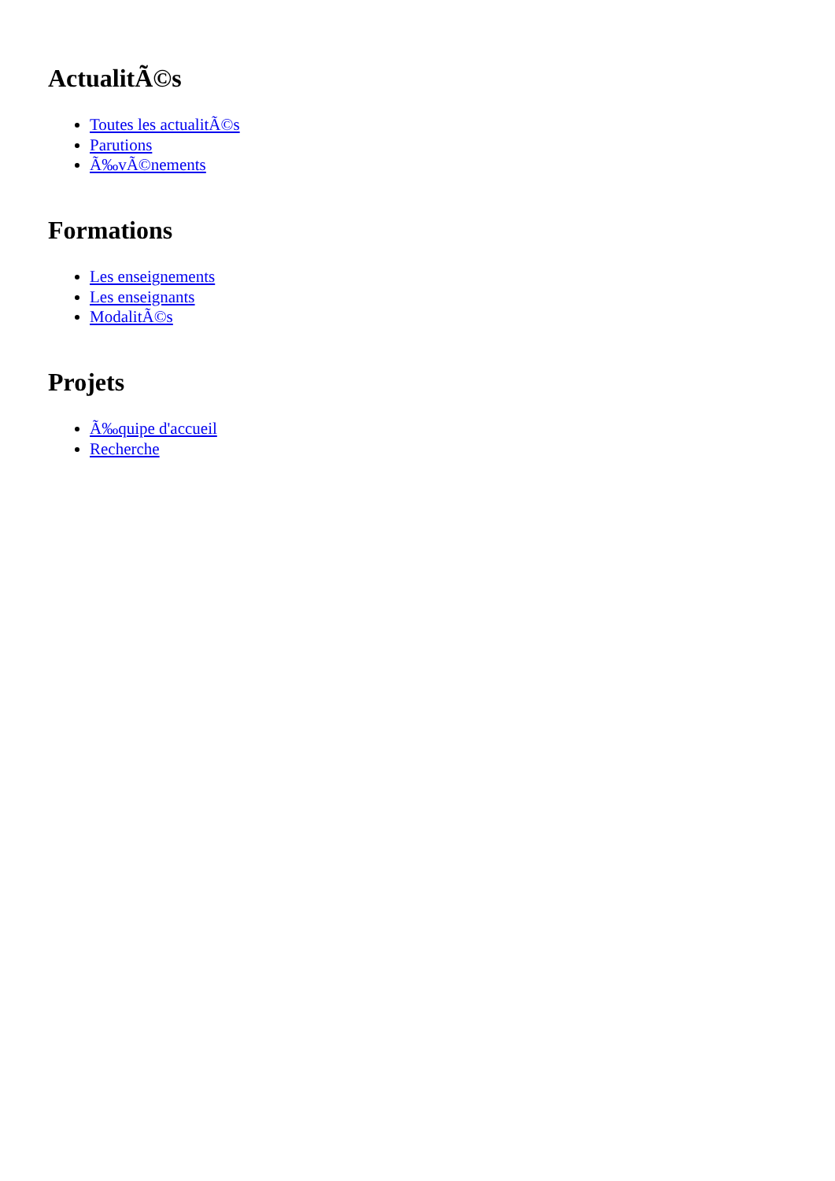ActualitÃ©s
Toutes les actualitÃ©s
Parutions
Ã‰vÃ©nements
Formations
Les enseignements
Les enseignants
ModalitÃ©s
Projets
Ã‰quipe d'accueil
Recherche